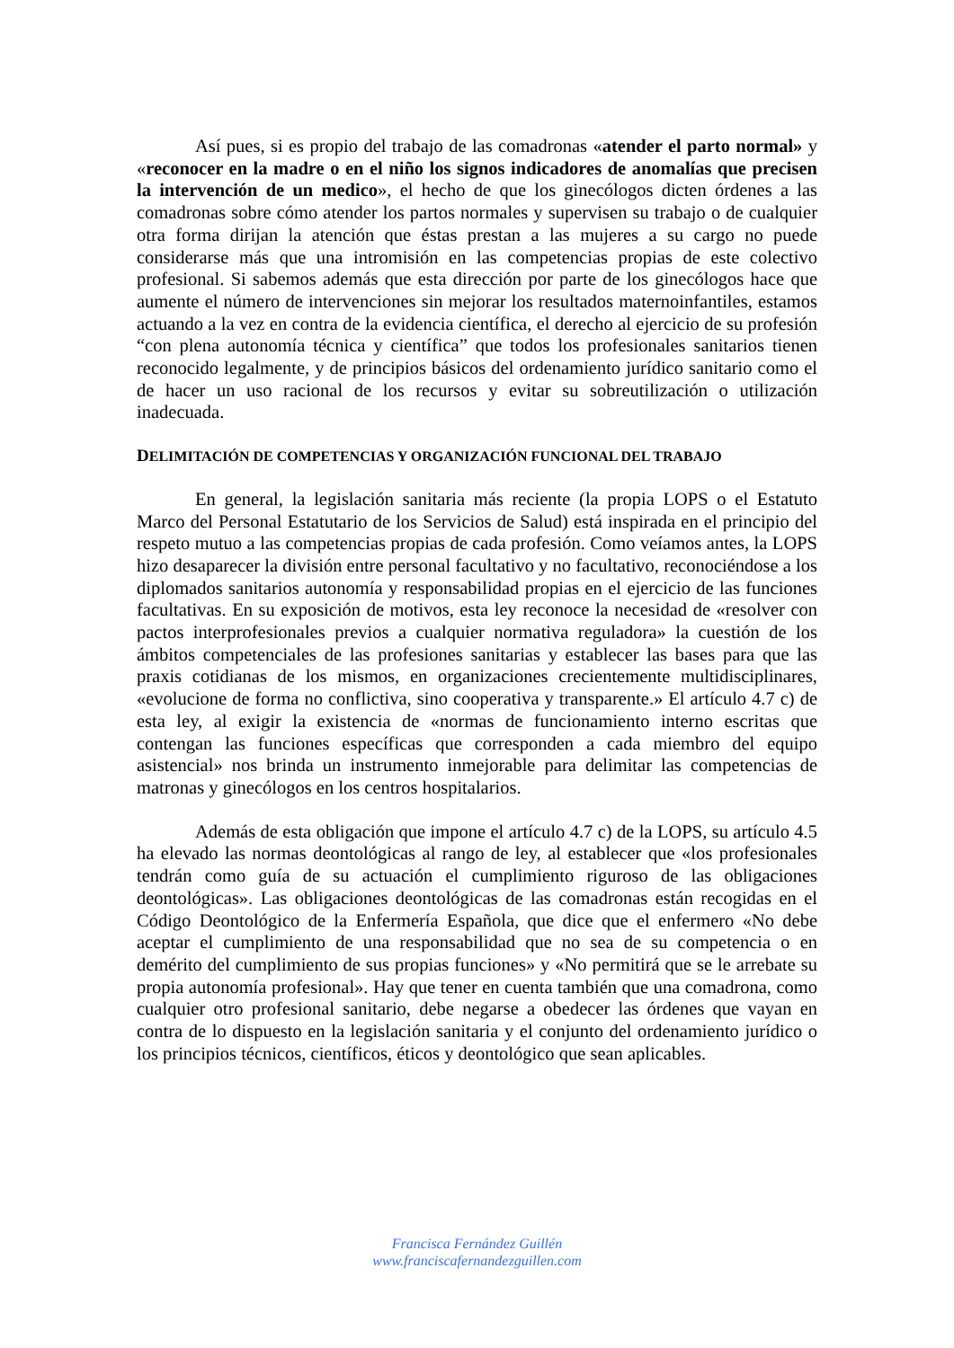Así pues, si es propio del trabajo de las comadronas «atender el parto normal» y «reconocer en la madre o en el niño los signos indicadores de anomalías que precisen la intervención de un medico», el hecho de que los ginecólogos dicten órdenes a las comadronas sobre cómo atender los partos normales y supervisen su trabajo o de cualquier otra forma dirijan la atención que éstas prestan a las mujeres a su cargo no puede considerarse más que una intromisión en las competencias propias de este colectivo profesional. Si sabemos además que esta dirección por parte de los ginecólogos hace que aumente el número de intervenciones sin mejorar los resultados maternoinfantiles, estamos actuando a la vez en contra de la evidencia científica, el derecho al ejercicio de su profesión “con plena autonomía técnica y científica” que todos los profesionales sanitarios tienen reconocido legalmente, y de principios básicos del ordenamiento jurídico sanitario como el de hacer un uso racional de los recursos y evitar su sobreutilización o utilización inadecuada.
DELIMITACIÓN DE COMPETENCIAS Y ORGANIZACIÓN FUNCIONAL DEL TRABAJO
En general, la legislación sanitaria más reciente (la propia LOPS o el Estatuto Marco del Personal Estatutario de los Servicios de Salud) está inspirada en el principio del respeto mutuo a las competencias propias de cada profesión. Como veíamos antes, la LOPS hizo desaparecer la división entre personal facultativo y no facultativo, reconociéndose a los diplomados sanitarios autonomía y responsabilidad propias en el ejercicio de las funciones facultativas. En su exposición de motivos, esta ley reconoce la necesidad de «resolver con pactos interprofesionales previos a cualquier normativa reguladora» la cuestión de los ámbitos competenciales de las profesiones sanitarias y establecer las bases para que las praxis cotidianas de los mismos, en organizaciones crecientemente multidisciplinares, «evolucione de forma no conflictiva, sino cooperativa y transparente.» El artículo 4.7 c) de esta ley, al exigir la existencia de «normas de funcionamiento interno escritas que contengan las funciones específicas que corresponden a cada miembro del equipo asistencial» nos brinda un instrumento inmejorable para delimitar las competencias de matronas y ginecólogos en los centros hospitalarios.
Además de esta obligación que impone el artículo 4.7 c) de la LOPS, su artículo 4.5 ha elevado las normas deontológicas al rango de ley, al establecer que «los profesionales tendrán como guía de su actuación el cumplimiento riguroso de las obligaciones deontológicas». Las obligaciones deontológicas de las comadronas están recogidas en el Código Deontológico de la Enfermería Española, que dice que el enfermero «No debe aceptar el cumplimiento de una responsabilidad que no sea de su competencia o en demérito del cumplimiento de sus propias funciones» y «No permitirá que se le arrebate su propia autonomía profesional». Hay que tener en cuenta también que una comadrona, como cualquier otro profesional sanitario, debe negarse a obedecer las órdenes que vayan en contra de lo dispuesto en la legislación sanitaria y el conjunto del ordenamiento jurídico o los principios técnicos, científicos, éticos y deontológico que sean aplicables.
Francisca Fernández Guillén
www.franciscafernandezguillen.com